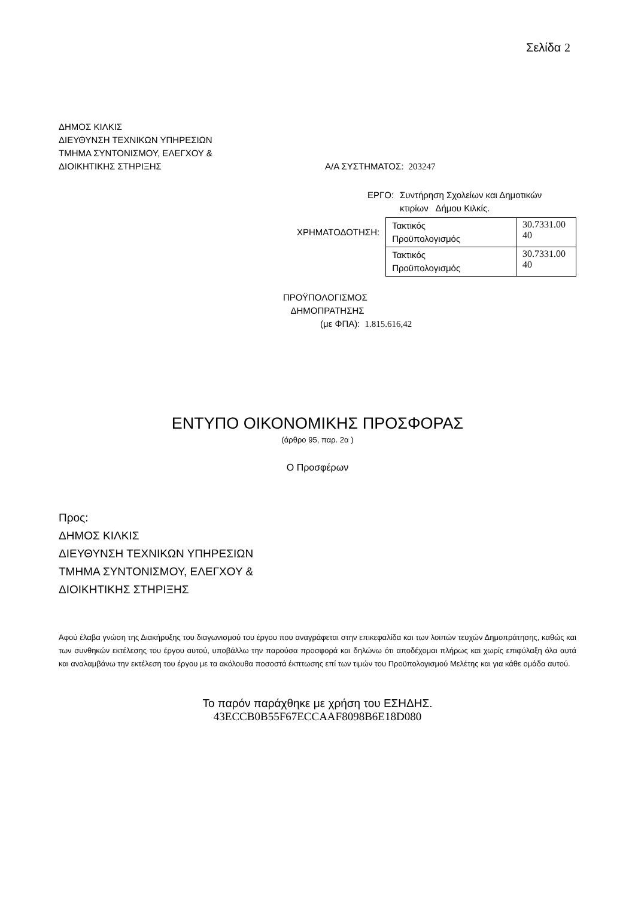Σελίδα 2
ΔΗΜΟΣ ΚΙΛΚΙΣ
ΔΙΕΥΘΥΝΣΗ ΤΕΧΝΙΚΩΝ ΥΠΗΡΕΣΙΩΝ
ΤΜΗΜΑ ΣΥΝΤΟΝΙΣΜΟΥ, ΕΛΕΓΧΟΥ &
ΔΙΟΙΚΗΤΙΚΗΣ ΣΤΗΡΙΞΗΣ Α/Α ΣΥΣΤΗΜΑΤΟΣ: 203247
ΕΡΓΟ: Συντήρηση Σχολείων και Δημοτικών
κτιρίων Δήμου Κιλκίς.
ΧΡΗΜΑΤΟΔΟΤΗΣΗ:
| Τακτικός Προϋπολογισμός | 30.7331.00 40 |
| Τακτικός Προϋπολογισμός | 30.7331.00 40 |
ΠΡΟΫΠΟΛΟΓΙΣΜΟΣ
ΔΗΜΟΠΡΑΤΗΣΗΣ
(με ΦΠΑ): 1.815.616,42
ΕΝΤΥΠΟ ΟΙΚΟΝΟΜΙΚΗΣ ΠΡΟΣΦΟΡΑΣ
(άρθρο 95, παρ. 2α )
Ο Προσφέρων
Προς:
ΔΗΜΟΣ ΚΙΛΚΙΣ
ΔΙΕΥΘΥΝΣΗ ΤΕΧΝΙΚΩΝ ΥΠΗΡΕΣΙΩΝ
ΤΜΗΜΑ ΣΥΝΤΟΝΙΣΜΟΥ, ΕΛΕΓΧΟΥ &
ΔΙΟΙΚΗΤΙΚΗΣ ΣΤΗΡΙΞΗΣ
Αφού έλαβα γνώση της Διακήρυξης του διαγωνισμού του έργου που αναγράφεται στην επικεφαλίδα και των λοιπών τευχών Δημοπράτησης, καθώς και των συνθηκών εκτέλεσης του έργου αυτού, υποβάλλω την παρούσα προσφορά και δηλώνω ότι αποδέχομαι πλήρως και χωρίς επιφύλαξη όλα αυτά και αναλαμβάνω την εκτέλεση του έργου με τα ακόλουθα ποσοστά έκπτωσης επί των τιμών του Προϋπολογισμού Μελέτης και για κάθε ομάδα αυτού.
Το παρόν παράχθηκε με χρήση του ΕΣΗΔΗΣ.
43ECCB0B55F67ECCAAF8098B6E18D080